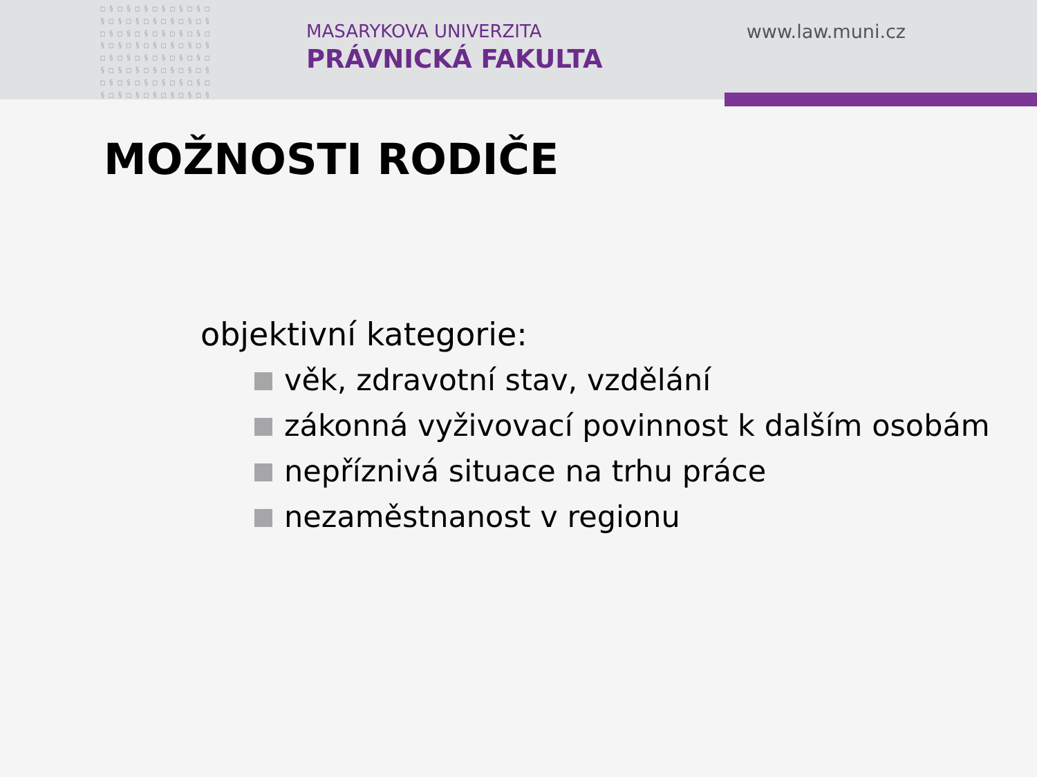□§□§□§□§□§□§□ §□§□§□§□§□§□§ □§□§□§□§□§□§□ §□§□§□§□§□§□§ □§□§□§□§□§□§□ §□§□§□§□§□§□§ □§□§□§□§□§□§□ §□§□§□§□§□§□§
MASARYKOVA UNIVERZITA
PRÁVNICKÁ FAKULTA
www.law.muni.cz
MOŽNOSTI RODIČE
objektivní kategorie:
věk, zdravotní stav, vzdělání
zákonná vyživovací povinnost k dalším osobám
nepříznivá situace na trhu práce
nezaměstnanost v regionu